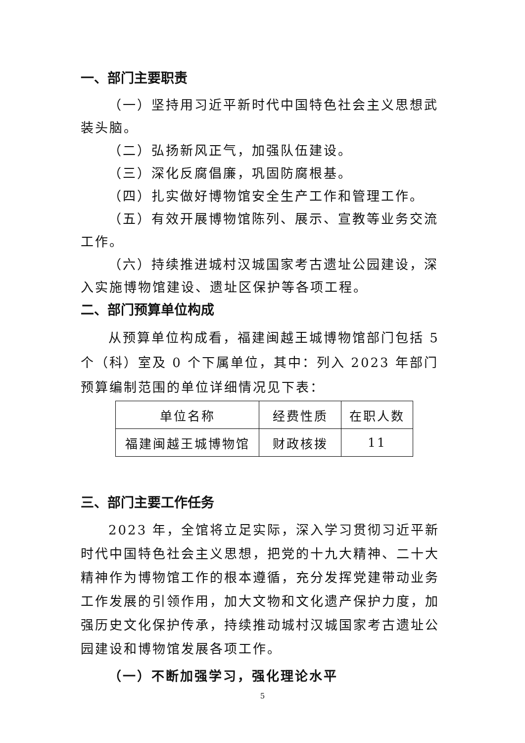一、部门主要职责
（一）坚持用习近平新时代中国特色社会主义思想武装头脑。
（二）弘扬新风正气，加强队伍建设。
（三）深化反腐倡廉，巩固防腐根基。
（四）扎实做好博物馆安全生产工作和管理工作。
（五）有效开展博物馆陈列、展示、宣教等业务交流工作。
（六）持续推进城村汉城国家考古遗址公园建设，深入实施博物馆建设、遗址区保护等各项工程。
二、部门预算单位构成
从预算单位构成看，福建闽越王城博物馆部门包括 5 个（科）室及 0 个下属单位，其中：列入 2023 年部门预算编制范围的单位详细情况见下表：
| 单位名称 | 经费性质 | 在职人数 |
| 福建闽越王城博物馆 | 财政核拨 | 11 |
三、部门主要工作任务
2023 年，全馆将立足实际，深入学习贯彻习近平新时代中国特色社会主义思想，把党的十九大精神、二十大精神作为博物馆工作的根本遵循，充分发挥党建带动业务工作发展的引领作用，加大文物和文化遗产保护力度，加强历史文化保护传承，持续推动城村汉城国家考古遗址公园建设和博物馆发展各项工作。
（一）不断加强学习，强化理论水平
5